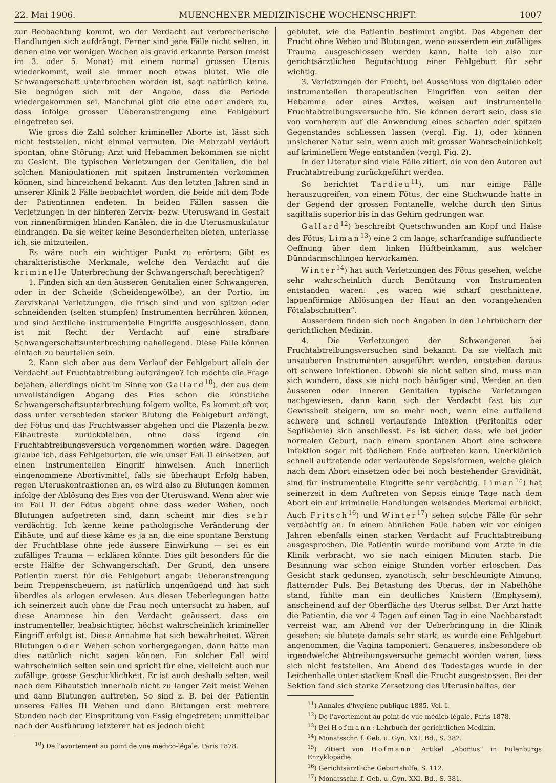22. Mai 1906. MUENCHENER MEDIZINISCHE WOCHENSCHRIFT. 1007
zur Beobachtung kommt, wo der Verdacht auf verbrecherische Handlungen sich aufdrängt. Ferner sind jene Fälle nicht selten, in denen eine vor wenigen Wochen als gravid erkannte Person (meist im 3. oder 5. Monat) mit einem normal grossen Uterus wiederkommt, weil sie immer noch etwas blutet. Wie die Schwangerschaft unterbrochen worden ist, sagt natürlich keine. Sie begnügen sich mit der Angabe, dass die Periode wiedergekommen sei. Manchmal gibt die eine oder andere zu, dass infolge grosser Ueberanstrengung eine Fehlgeburt eingetreten sei.
Wie gross die Zahl solcher krimineller Aborte ist, lässt sich nicht feststellen, nicht einmal vermuten. Die Mehrzahl verläuft spontan, ohne Störung; Arzt und Hebammen bekommen sie nicht zu Gesicht. Die typischen Verletzungen der Genitalien, die bei solchen Manipulationen mit spitzen Instrumenten vorkommen können, sind hinreichend bekannt. Aus den letzten Jahren sind in unserer Klinik 2 Fälle beobachtet worden, die beide mit dem Tode der Patientinnen endeten. In beiden Fällen sassen die Verletzungen in der hinteren Zervix- bezw. Uteruswand in Gestalt von rinnenförmigen blinden Kanälen, die in die Uterusmuskulatur eindrangen. Da sie weiter keine Besonderheiten bieten, unterlasse ich, sie mitzuteilen.
Es wäre noch ein wichtiger Punkt zu erörtern: Gibt es charakteristische Merkmale, welche den Verdacht auf die kriminelle Unterbrechung der Schwangerschaft berechtigen?
1. Finden sich an den äusseren Genitalien einer Schwangeren, oder in der Scheide (Scheidengewölbe), an der Portio, im Zervixkanal Verletzungen, die frisch sind und von spitzen oder schneidenden (selten stumpfen) Instrumenten herrühren können, und sind ärztliche instrumentelle Eingriffe ausgeschlossen, dann ist mit Recht der Verdacht auf eine strafbare Schwangerschaftsunterbrechung naheliegend. Diese Fälle können einfach zu beurteilen sein.
2. Kann sich aber aus dem Verlauf der Fehlgeburt allein der Verdacht auf Fruchtabtreibung aufdrängen? Ich möchte die Frage bejahen, allerdings nicht im Sinne von Gallard<sup>10</sup>), der aus dem unvollständigen Abgang des Eies schon die künstliche Schwangerschaftsunterbrechung folgern wollte. Es kommt oft vor, dass unter verschieden starker Blutung die Fehlgeburt anfängt, der Fötus und das Fruchtwasser abgehen und die Plazenta bezw. Eihautreste zurückbleiben, ohne dass irgend ein Fruchtabtreibungsversuch vorgenommen worden wäre. Dagegen glaube ich, dass Fehlgeburten, die wie unser Fall II einsetzen, auf einen instrumentellen Eingriff hinweisen. Auch innerlich eingenommene Abortivmittel, falls sie überhaupt Erfolg haben, regen Uteruskontraktionen an, es wird also zu Blutungen kommen infolge der Ablösung des Eies von der Uteruswand. Wenn aber wie im Fall II der Fötus abgeht ohne dass weder Wehen, noch Blutungen aufgetreten sind, dann scheint mir dies sehr verdächtig. Ich kenne keine pathologische Veränderung der Eihäute, und auf diese käme es ja an, die eine spontane Berstung der Fruchtblase ohne jede äussere Einwirkung — sei es ein zufälliges Trauma — erklären könnte. Dies gilt besonders für die erste Hälfte der Schwangerschaft. Der Grund, den unsere Patientin zuerst für die Fehlgeburt angab: Ueberanstrengung beim Treppenscheuern, ist natürlich ungenügend und hat sich überdies als erlogen erwiesen. Aus diesen Ueberlegungen hatte ich seinerzeit auch ohne die Frau noch untersucht zu haben, auf diese Anamnese hin den Verdacht geäussert, dass ein instrumenteller, beabsichtigter, höchst wahrscheinlich krimineller Eingriff erfolgt ist. Diese Annahme hat sich bewahrheitet. Wären Blutungen oder Wehen schon vorhergegangen, dann hätte man dies natürlich nicht sagen können. Ein solcher Fall wird wahrscheinlich selten sein und spricht für eine, vielleicht auch nur zufällige, grosse Geschicklichkeit. Er ist auch deshalb selten, weil nach dem Eihautstich innerhalb nicht zu langer Zeit meist Wehen und dann Blutungen auftreten. So sind z. B. bei der Patientin unseres Falles III Wehen und dann Blutungen erst mehrere Stunden nach der Einspritzung von Essig eingetreten; unmittelbar nach der Ausführung letzterer hat es jedoch nicht
<sup>10</sup>) De l'avortement au point de vue médico-légale. Paris 1878.
geblutet, wie die Patientin bestimmt angibt. Das Abgehen der Frucht ohne Wehen und Blutungen, wenn ausserdem ein zufälliges Trauma ausgeschlossen werden kann, halte ich also zur gerichtsärztlichen Begutachtung einer Fehlgeburt für sehr wichtig.
3. Verletzungen der Frucht, bei Ausschluss von digitalen oder instrumentellen therapeutischen Eingriffen von seiten der Hebamme oder eines Arztes, weisen auf instrumentelle Fruchtabtreibungsversuche hin. Sie können derart sein, dass sie von vornherein auf die Anwendung eines scharfen oder spitzen Gegenstandes schliessen lassen (vergl. Fig. 1), oder können unsicherer Natur sein, wenn auch mit grosser Wahrscheinlichkeit auf kriminellem Wege entstanden (vergl. Fig. 2).
In der Literatur sind viele Fälle zitiert, die von den Autoren auf Fruchtabtreibung zurückgeführt werden.
So berichtet Tardieu<sup>11</sup>), um nur einige Fälle herauszugreifen, von einem Fötus, der eine Stichwunde hatte in der Gegend der grossen Fontanelle, welche durch den Sinus sagittalis superior bis in das Gehirn gedrungen war.
Gallard<sup>12</sup>) beschreibt Quetschwunden am Kopf und Halse des Fötus; Liman<sup>13</sup>) eine 2 cm lange, scharfrandige suffundierte Oeffnung über dem linken Hüftbeinkamm, aus welcher Dünndarmschlingen hervorkamen.
Winter<sup>14</sup>) hat auch Verletzungen des Fötus gesehen, welche sehr wahrscheinlich durch Benützung von Instrumenten entstanden waren: „es waren wie scharf geschnittene, lappenförmige Ablösungen der Haut an den vorangehenden Fötalabschnitten“.
Ausserdem finden sich noch Angaben in den Lehrbüchern der gerichtlichen Medizin.
4. Die Verletzungen der Schwangeren bei Fruchtabtreibungsversuchen sind bekannt. Da sie vielfach mit unsauberen Instrumenten ausgeführt werden, entstehen daraus oft schwere Infektionen. Obwohl sie nicht selten sind, muss man sich wundern, dass sie nicht noch häufiger sind. Werden an den äusseren oder inneren Genitalien typische Verletzungen nachgewiesen, dann kann sich der Verdacht fast bis zur Gewissheit steigern, um so mehr noch, wenn eine auffallend schwere und schnell verlaufende Infektion (Peritonitis oder Septikämie) sich anschliesst. Es ist sicher, dass, wie bei jeder normalen Geburt, nach einem spontanen Abort eine schwere Infektion sogar mit tödlichem Ende auftreten kann. Unerklärlich schnell auftretende oder verlaufende Sepsisformen, welche gleich nach dem Abort einsetzen oder bei noch bestehender Gravidität, sind für instrumentelle Eingriffe sehr verdächtig. Liman<sup>15</sup>) hat seinerzeit in dem Auftreten von Sepsis einige Tage nach dem Abort ein auf kriminelle Handlungen weisendes Merkmal erblickt. Auch Fritsch<sup>16</sup>) und Winter<sup>17</sup>) sehen solche Fälle für sehr verdächtig an. In einem ähnlichen Falle haben wir vor einigen Jahren ebenfalls einen starken Verdacht auf Fruchtabtreibung ausgesprochen. Die Patientin wurde moribund vom Arzte in die Klinik verbracht, wo sie nach einigen Minuten starb. Die Besinnung war schon einige Stunden vorher erloschen. Das Gesicht stark gedunsen, zyanotisch, sehr beschleunigte Atmung, flatternder Puls. Bei Betastung des Uterus, der in Nabelhöhe stand, fühlte man ein deutliches Knistern (Emphysem), anscheinend auf der Oberfläche des Uterus selbst. Der Arzt hatte die Patientin, die vor 4 Tagen auf einen Tag in eine Nachbarstadt verreist war, am Abend vor der Ueberbringung in die Klinik gesehen; sie blutete damals sehr stark, es wurde eine Fehlgeburt angenommen, die Vagina tamponiert. Genaueres, insbesondere ob irgendwelche Abtreibungsversuche gemacht worden waren, liess sich nicht feststellen. Am Abend des Todestages wurde in der Leichenhalle unter starkem Knall die Frucht ausgestossen. Bei der Sektion fand sich starke Zersetzung des Uterusinhaltes, der
<sup>11</sup>) Annales d'hygiene publique 1885, Vol. I.
<sup>12</sup>) De l'avortement au point de vue médico-légale. Paris 1878.
<sup>13</sup>) Bei Hofmann: Lehrbuch der gerichtlichen Medizin.
<sup>14</sup>) Monatsschr. f. Geb. u. Gyn. XXI. Bd., S. 382.
<sup>15</sup>) Zitiert von Hofmann: Artikel „Abortus“ in Eulenburgs Enzyklopädie.
<sup>16</sup>) Gerichtsärztliche Geburtshilfe, S. 112.
<sup>17</sup>) Monatsschr. f. Geb. u .Gyn. XXI. Bd., S. 381.